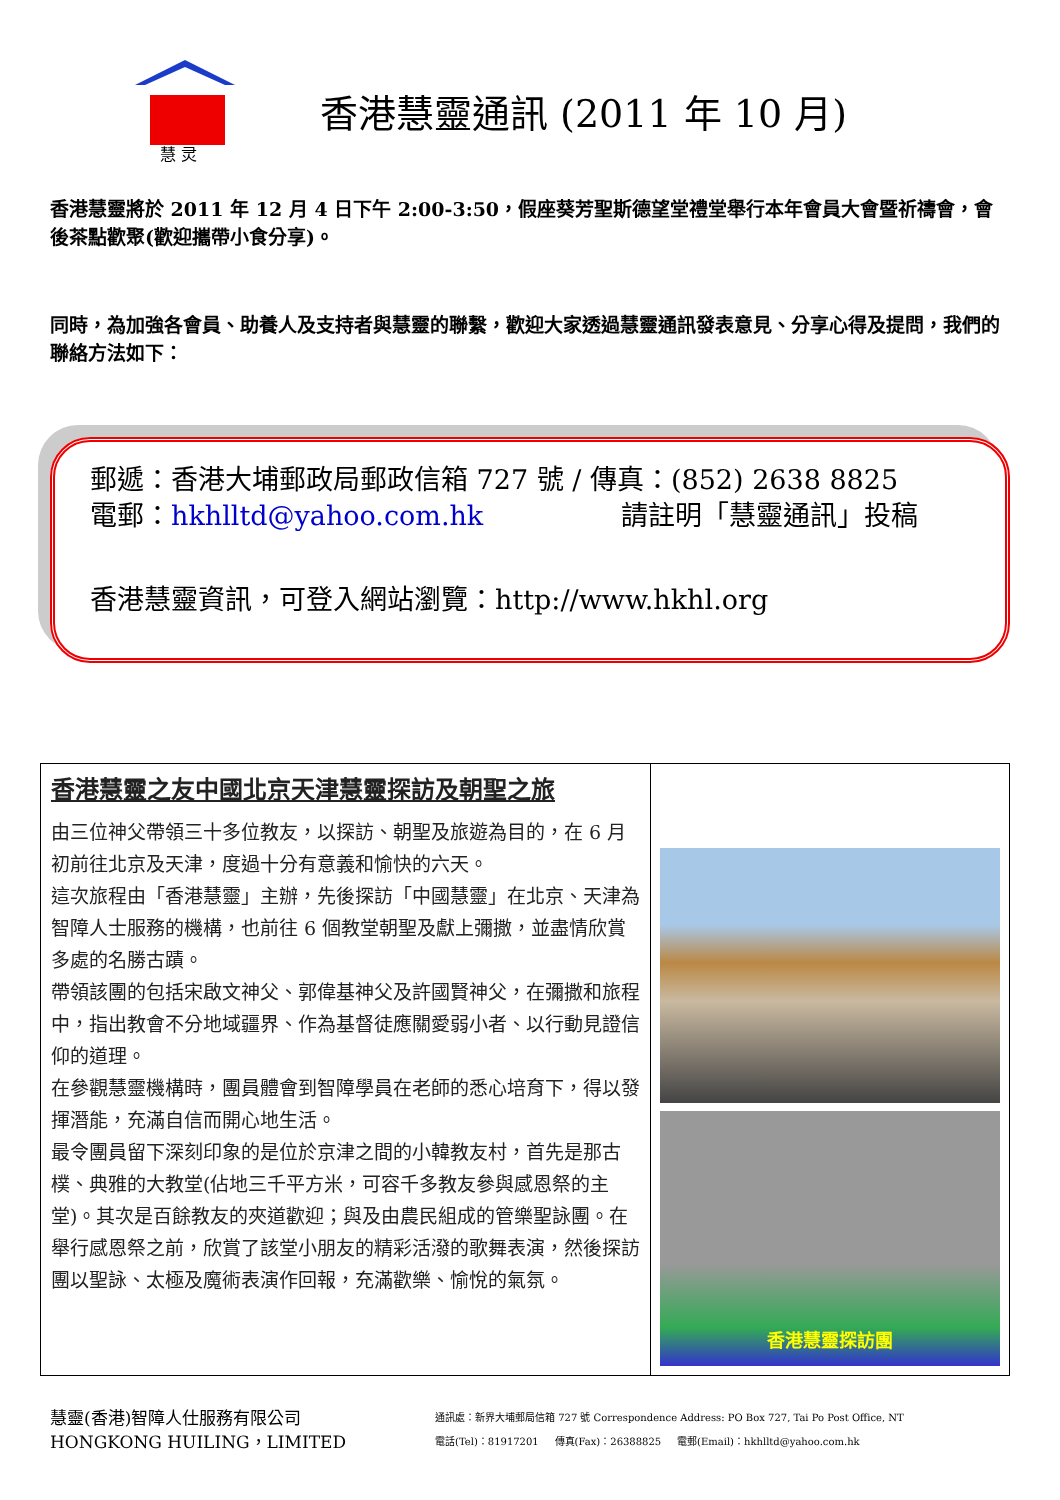慧 灵
香港慧靈通訊 (2011 年 10 月)
香港慧靈將於 2011 年 12 月 4 日下午 2:00-3:50，假座葵芳聖斯德望堂禮堂舉行本年會員大會暨祈禱會，會後茶點歡聚(歡迎攜帶小食分享)。
同時，為加強各會員、助養人及支持者與慧靈的聯繫，歡迎大家透過慧靈通訊發表意見、分享心得及提問，我們的聯絡方法如下：
郵遞：香港大埔郵政局郵政信箱 727 號 / 傳真：(852) 2638 8825
電郵：hkhlltd@yahoo.com.hk 請註明「慧靈通訊」投稿
香港慧靈資訊，可登入網站瀏覽：http://www.hkhl.org
| 香港慧靈之友中國北京天津慧靈探訪及朝聖之旅 由三位神父帶領三十多位教友，以探訪、朝聖及旅遊為目的，在 6 月初前往北京及天津，度過十分有意義和愉快的六天。 這次旅程由「香港慧靈」主辦，先後探訪「中國慧靈」在北京、天津為智障人士服務的機構，也前往 6 個教堂朝聖及獻上彌撒，並盡情欣賞多處的名勝古蹟。 帶領該團的包括宋啟文神父、郭偉基神父及許國賢神父，在彌撒和旅程中，指出教會不分地域疆界、作為基督徒應關愛弱小者、以行動見證信仰的道理。 在參觀慧靈機構時，團員體會到智障學員在老師的悉心培育下，得以發揮潛能，充滿自信而開心地生活。 最令團員留下深刻印象的是位於京津之間的小韓教友村，首先是那古樸、典雅的大教堂(佔地三千平方米，可容千多教友參與感恩祭的主堂)。其次是百餘教友的夾道歡迎；與及由農民組成的管樂聖詠團。在舉行感恩祭之前，欣賞了該堂小朋友的精彩活潑的歌舞表演，然後探訪團以聖詠、太極及魔術表演作回報，充滿歡樂、愉悅的氣氛。 | 香港慧靈探訪團 |
慧靈(香港)智障人仕服務有限公司
HONGKONG HUILING，LIMITED
通訊處：新界大埔郵局信箱 727 號 Correspondence Address: PO Box 727, Tai Po Post Office, NT
電話(Tel)：81917201 傳真(Fax)：26388825 電郵(Email)：hkhlltd@yahoo.com.hk